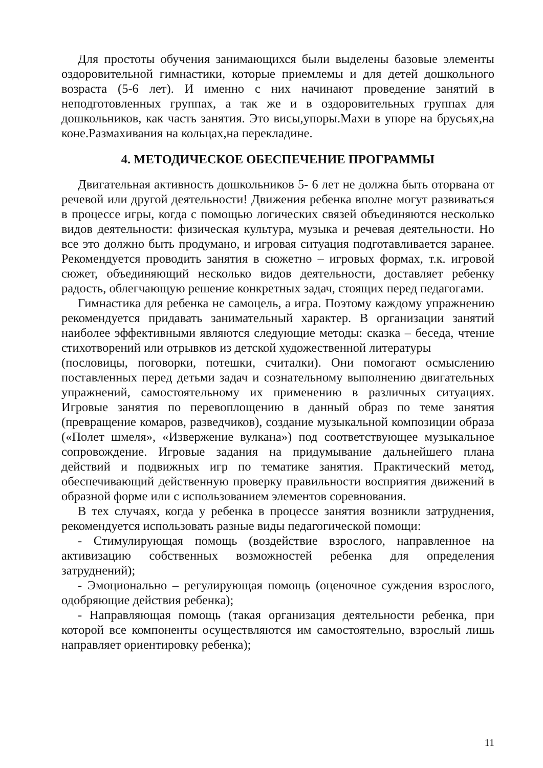Для простоты обучения занимающихся были выделены базовые элементы оздоровительной гимнастики, которые приемлемы и для детей дошкольного возраста (5-6 лет). И именно с них начинают проведение занятий в неподготовленных группах, а так же и в оздоровительных группах для дошкольников, как часть занятия. Это висы,упоры.Махи в упоре на брусьях,на коне.Размахивания на кольцах,на перекладине.
4. МЕТОДИЧЕСКОЕ ОБЕСПЕЧЕНИЕ ПРОГРАММЫ
Двигательная активность дошкольников 5- 6 лет не должна быть оторвана от речевой или другой деятельности! Движения ребенка вполне могут развиваться в процессе игры, когда с помощью логических связей объединяются несколько видов деятельности: физическая культура, музыка и речевая деятельности. Но все это должно быть продумано, и игровая ситуация подготавливается заранее. Рекомендуется проводить занятия в сюжетно – игровых формах, т.к. игровой сюжет, объединяющий несколько видов деятельности, доставляет ребенку радость, облегчающую решение конкретных задач, стоящих перед педагогами.
Гимнастика для ребенка не самоцель, а игра. Поэтому каждому упражнению рекомендуется придавать занимательный характер. В организации занятий наиболее эффективными являются следующие методы: сказка – беседа, чтение стихотворений или отрывков из детской художественной литературы
(пословицы, поговорки, потешки, считалки). Они помогают осмыслению поставленных перед детьми задач и сознательному выполнению двигательных упражнений, самостоятельному их применению в различных ситуациях. Игровые занятия по перевоплощению в данный образ по теме занятия (превращение комаров, разведчиков), создание музыкальной композиции образа («Полет шмеля», «Извержение вулкана») под соответствующее музыкальное сопровождение. Игровые задания на придумывание дальнейшего плана действий и подвижных игр по тематике занятия. Практический метод, обеспечивающий действенную проверку правильности восприятия движений в образной форме или с использованием элементов соревнования.
В тех случаях, когда у ребенка в процессе занятия возникли затруднения, рекомендуется использовать разные виды педагогической помощи:
- Стимулирующая помощь (воздействие взрослого, направленное на активизацию собственных возможностей ребенка для определения затруднений);
- Эмоционально – регулирующая помощь (оценочное суждения взрослого, одобряющие действия ребенка);
- Направляющая помощь (такая организация деятельности ребенка, при которой все компоненты осуществляются им самостоятельно, взрослый лишь направляет ориентировку ребенка);
11